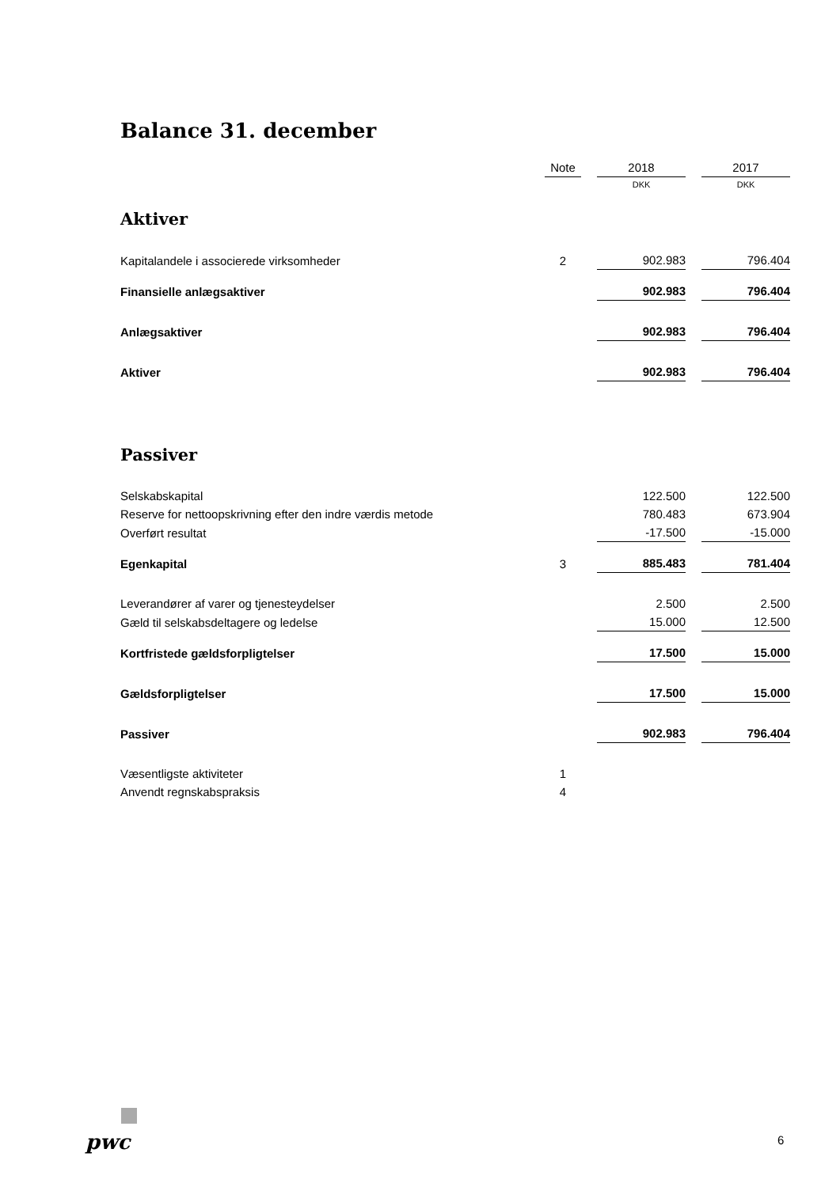Balance 31. december
| | Note | | 2018 | | 2017 |
| | | | DKK | | DKK |
| Aktiver | | | | | |
| Kapitalandele i associerede virksomheder | 2 | | 902.983 | | 796.404 |
| Finansielle anlægsaktiver | | | 902.983 | | 796.404 |
| Anlægsaktiver | | | 902.983 | | 796.404 |
| Aktiver | | | 902.983 | | 796.404 |
| Passiver | | | | | |
| Selskabskapital | | | 122.500 | | 122.500 |
| Reserve for nettoopskrivning efter den indre værdis metode | | | 780.483 | | 673.904 |
| Overført resultat | | | -17.500 | | -15.000 |
| Egenkapital | 3 | | 885.483 | | 781.404 |
| Leverandører af varer og tjenesteydelser | | | 2.500 | | 2.500 |
| Gæld til selskabsdeltagere og ledelse | | | 15.000 | | 12.500 |
| Kortfristede gældsforpligtelser | | | 17.500 | | 15.000 |
| Gældsforpligtelser | | | 17.500 | | 15.000 |
| Passiver | | | 902.983 | | 796.404 |
| Væsentligste aktiviteter | 1 | | | | |
| Anvendt regnskabspraksis | 4 | | | | |
pwc 6